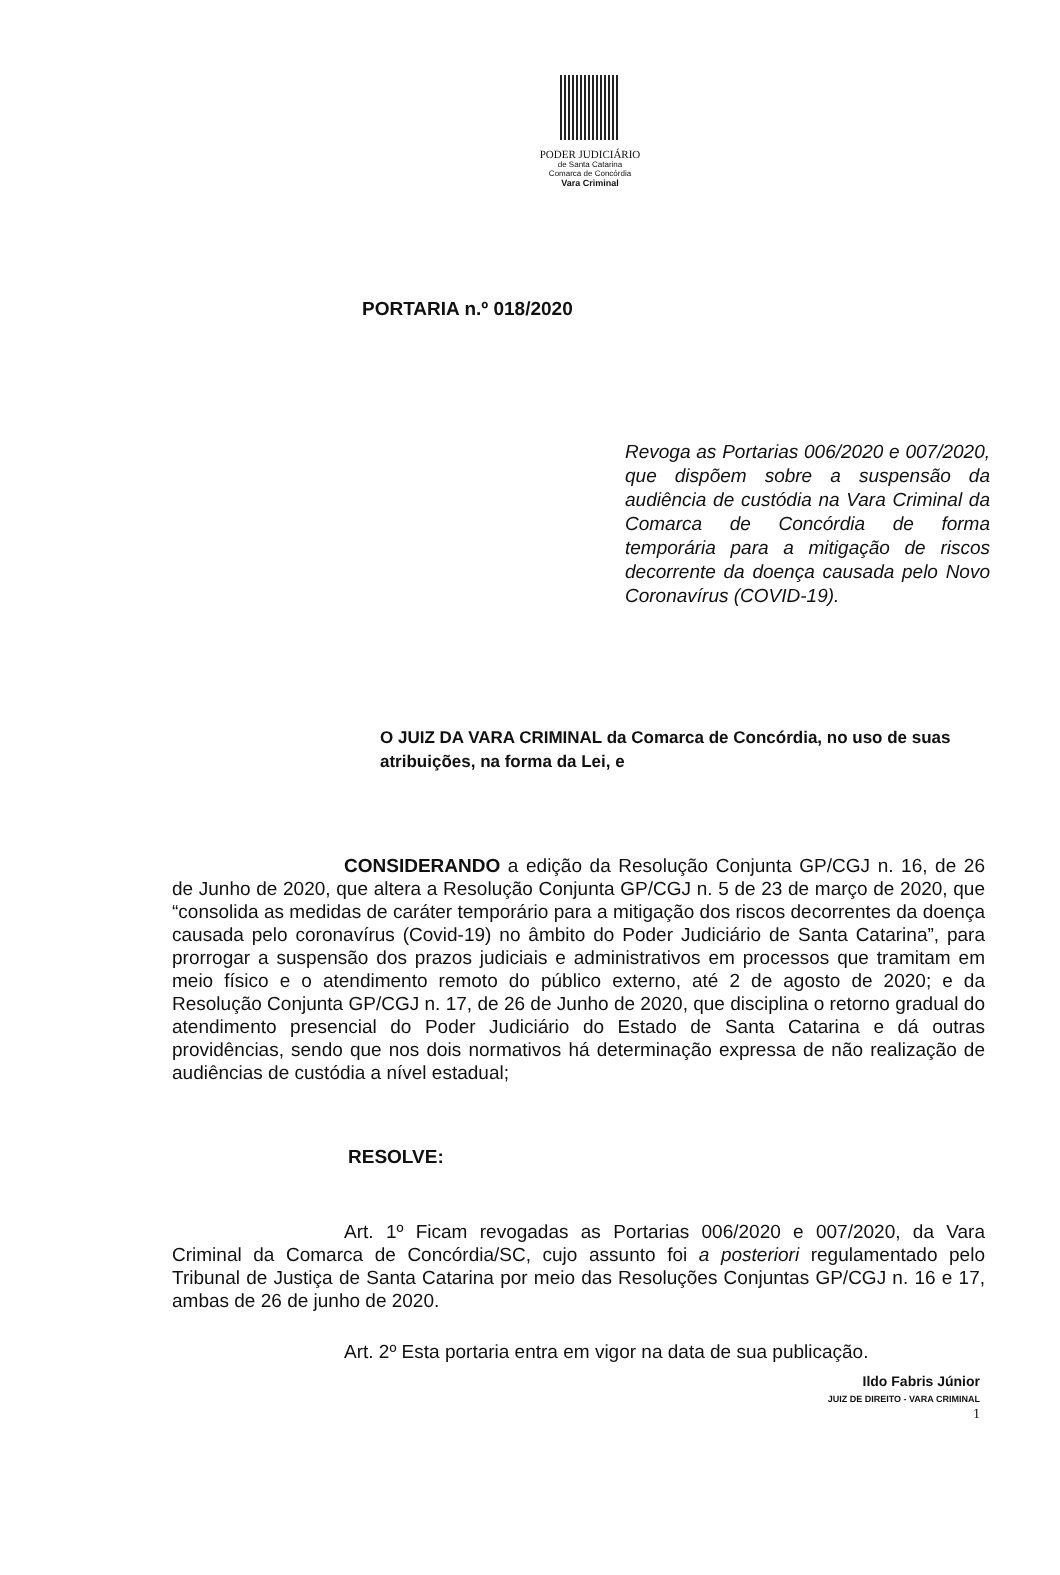PODER JUDICIÁRIO
de Santa Catarina
Comarca de Concórdia
Vara Criminal
PORTARIA n.º 018/2020
Revoga as Portarias 006/2020 e 007/2020, que dispõem sobre a suspensão da audiência de custódia na Vara Criminal da Comarca de Concórdia de forma temporária para a mitigação de riscos decorrente da doença causada pelo Novo Coronavírus (COVID-19).
O JUIZ DA VARA CRIMINAL da Comarca de Concórdia, no uso de suas atribuições, na forma da Lei, e
CONSIDERANDO a edição da Resolução Conjunta GP/CGJ n. 16, de 26 de Junho de 2020, que altera a Resolução Conjunta GP/CGJ n. 5 de 23 de março de 2020, que “consolida as medidas de caráter temporário para a mitigação dos riscos decorrentes da doença causada pelo coronavírus (Covid-19) no âmbito do Poder Judiciário de Santa Catarina”, para prorrogar a suspensão dos prazos judiciais e administrativos em processos que tramitam em meio físico e o atendimento remoto do público externo, até 2 de agosto de 2020; e da Resolução Conjunta GP/CGJ n. 17, de 26 de Junho de 2020, que disciplina o retorno gradual do atendimento presencial do Poder Judiciário do Estado de Santa Catarina e dá outras providências, sendo que nos dois normativos há determinação expressa de não realização de audiências de custódia a nível estadual;
RESOLVE:
Art. 1º Ficam revogadas as Portarias 006/2020 e 007/2020, da Vara Criminal da Comarca de Concórdia/SC, cujo assunto foi a posteriori regulamentado pelo Tribunal de Justiça de Santa Catarina por meio das Resoluções Conjuntas GP/CGJ n. 16 e 17, ambas de 26 de junho de 2020.
Art. 2º Esta portaria entra em vigor na data de sua publicação.
Ildo Fabris Júnior
JUIZ DE DIREITO - VARA CRIMINAL
1